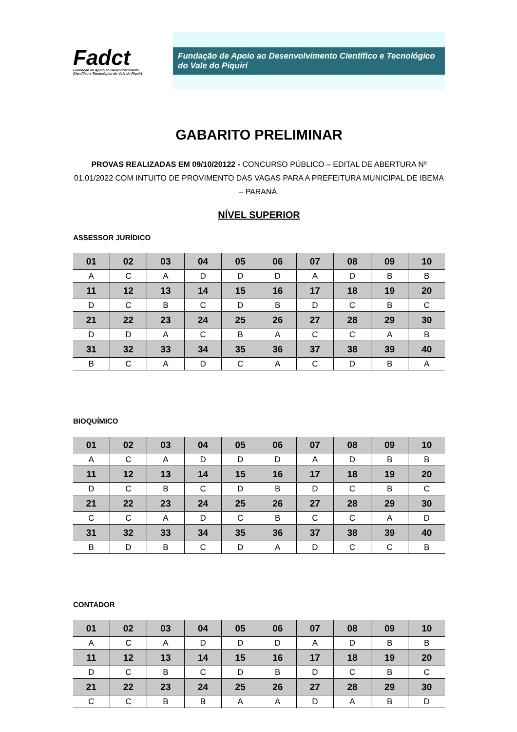Fadct
Fundação de Apoio ao Desenvolvimento
Científico e Tecnológico do Vale do Piquirí
Fundação de Apoio ao Desenvolvimento Científico e Tecnológico do Vale do Piquirí
GABARITO PRELIMINAR
PROVAS REALIZADAS EM 09/10/20122 - CONCURSO PÚBLICO – EDITAL DE ABERTURA Nº 01.01/2022 COM INTUITO DE PROVIMENTO DAS VAGAS PARA A PREFEITURA MUNICIPAL DE IBEMA – PARANÁ.
NÍVEL SUPERIOR
ASSESSOR JURÍDICO
| 01 | 02 | 03 | 04 | 05 | 06 | 07 | 08 | 09 | 10 |
| --- | --- | --- | --- | --- | --- | --- | --- | --- | --- |
| A | C | A | D | D | D | A | D | B | B |
| 11 | 12 | 13 | 14 | 15 | 16 | 17 | 18 | 19 | 20 |
| D | C | B | C | D | B | D | C | B | C |
| 21 | 22 | 23 | 24 | 25 | 26 | 27 | 28 | 29 | 30 |
| D | D | A | C | B | A | C | C | A | B |
| 31 | 32 | 33 | 34 | 35 | 36 | 37 | 38 | 39 | 40 |
| B | C | A | D | C | A | C | D | B | A |
BIOQUÍMICO
| 01 | 02 | 03 | 04 | 05 | 06 | 07 | 08 | 09 | 10 |
| --- | --- | --- | --- | --- | --- | --- | --- | --- | --- |
| A | C | A | D | D | D | A | D | B | B |
| 11 | 12 | 13 | 14 | 15 | 16 | 17 | 18 | 19 | 20 |
| D | C | B | C | D | B | D | C | B | C |
| 21 | 22 | 23 | 24 | 25 | 26 | 27 | 28 | 29 | 30 |
| C | C | A | D | C | B | C | C | A | D |
| 31 | 32 | 33 | 34 | 35 | 36 | 37 | 38 | 39 | 40 |
| B | D | B | C | D | A | D | C | C | B |
CONTADOR
| 01 | 02 | 03 | 04 | 05 | 06 | 07 | 08 | 09 | 10 |
| --- | --- | --- | --- | --- | --- | --- | --- | --- | --- |
| A | C | A | D | D | D | A | D | B | B |
| 11 | 12 | 13 | 14 | 15 | 16 | 17 | 18 | 19 | 20 |
| D | C | B | C | D | B | D | C | B | C |
| 21 | 22 | 23 | 24 | 25 | 26 | 27 | 28 | 29 | 30 |
| C | C | B | B | A | A | D | A | B | D |